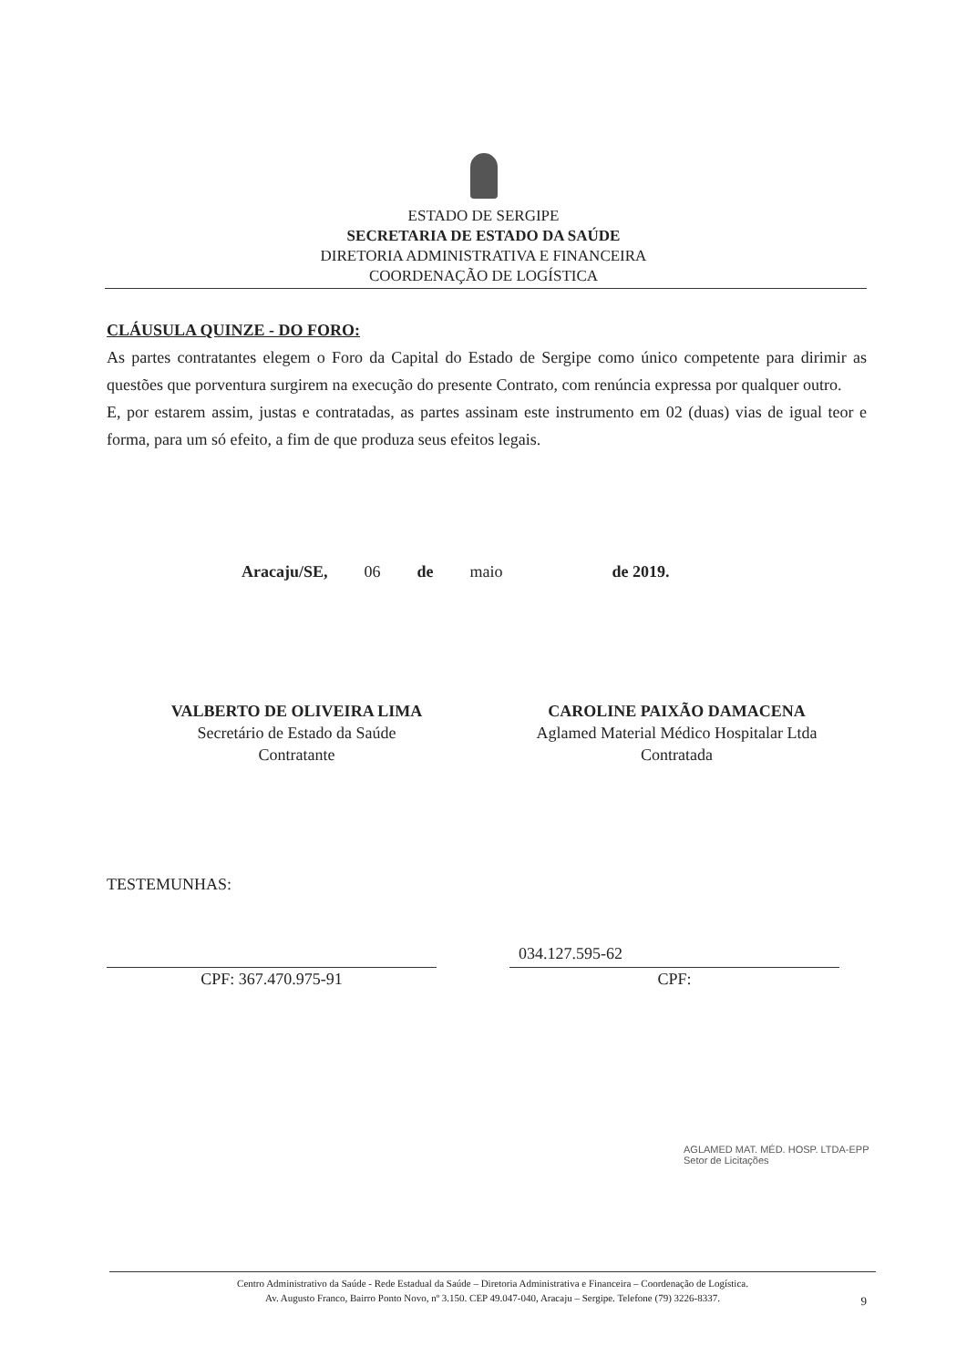ESTADO DE SERGIPE
SECRETARIA DE ESTADO DA SAÚDE
DIRETORIA ADMINISTRATIVA E FINANCEIRA
COORDENAÇÃO DE LOGÍSTICA
CLÁUSULA QUINZE - DO FORO:
As partes contratantes elegem o Foro da Capital do Estado de Sergipe como único competente para dirimir as questões que porventura surgirem na execução do presente Contrato, com renúncia expressa por qualquer outro.
E, por estarem assim, justas e contratadas, as partes assinam este instrumento em 02 (duas) vias de igual teor e forma, para um só efeito, a fim de que produza seus efeitos legais.
Aracaju/SE, 06 de maio de 2019.
VALBERTO DE OLIVEIRA LIMA
Secretário de Estado da Saúde
Contratante
CAROLINE PAIXÃO DAMACENA
Aglamed Material Médico Hospitalar Ltda
Contratada
TESTEMUNHAS:
CPF: 367.470.975-91 CPF:
034.127.595-62
AGLAMED MAT. MÉD. HOSP. LTDA-EPP
Setor de Licitações
Centro Administrativo da Saúde - Rede Estadual da Saúde – Diretoria Administrativa e Financeira – Coordenação de Logística.
Av. Augusto Franco, Bairro Ponto Novo, nº 3.150. CEP 49.047-040, Aracaju – Sergipe. Telefone (79) 3226-8337.
9